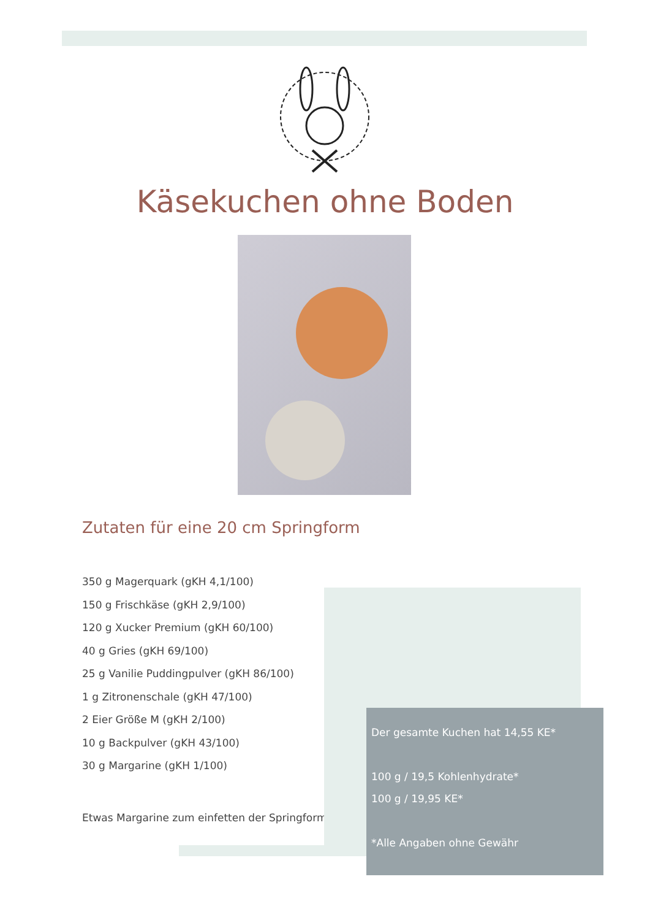Käsekuchen ohne Boden
Zutaten für eine 20 cm Springform
350 g Magerquark (gKH 4,1/100)
150 g Frischkäse (gKH 2,9/100)
120 g Xucker Premium (gKH 60/100)
40 g Gries (gKH 69/100)
25 g Vanilie Puddingpulver (gKH 86/100)
1 g Zitronenschale (gKH 47/100)
2 Eier Größe M (gKH 2/100)
10 g Backpulver (gKH 43/100)
30 g Margarine (gKH 1/100)
Etwas Margarine zum einfetten der Springform
Der gesamte Kuchen hat 14,55 KE*
100 g / 19,5 Kohlenhydrate*
100 g / 19,95 KE*
*Alle Angaben ohne Gewähr